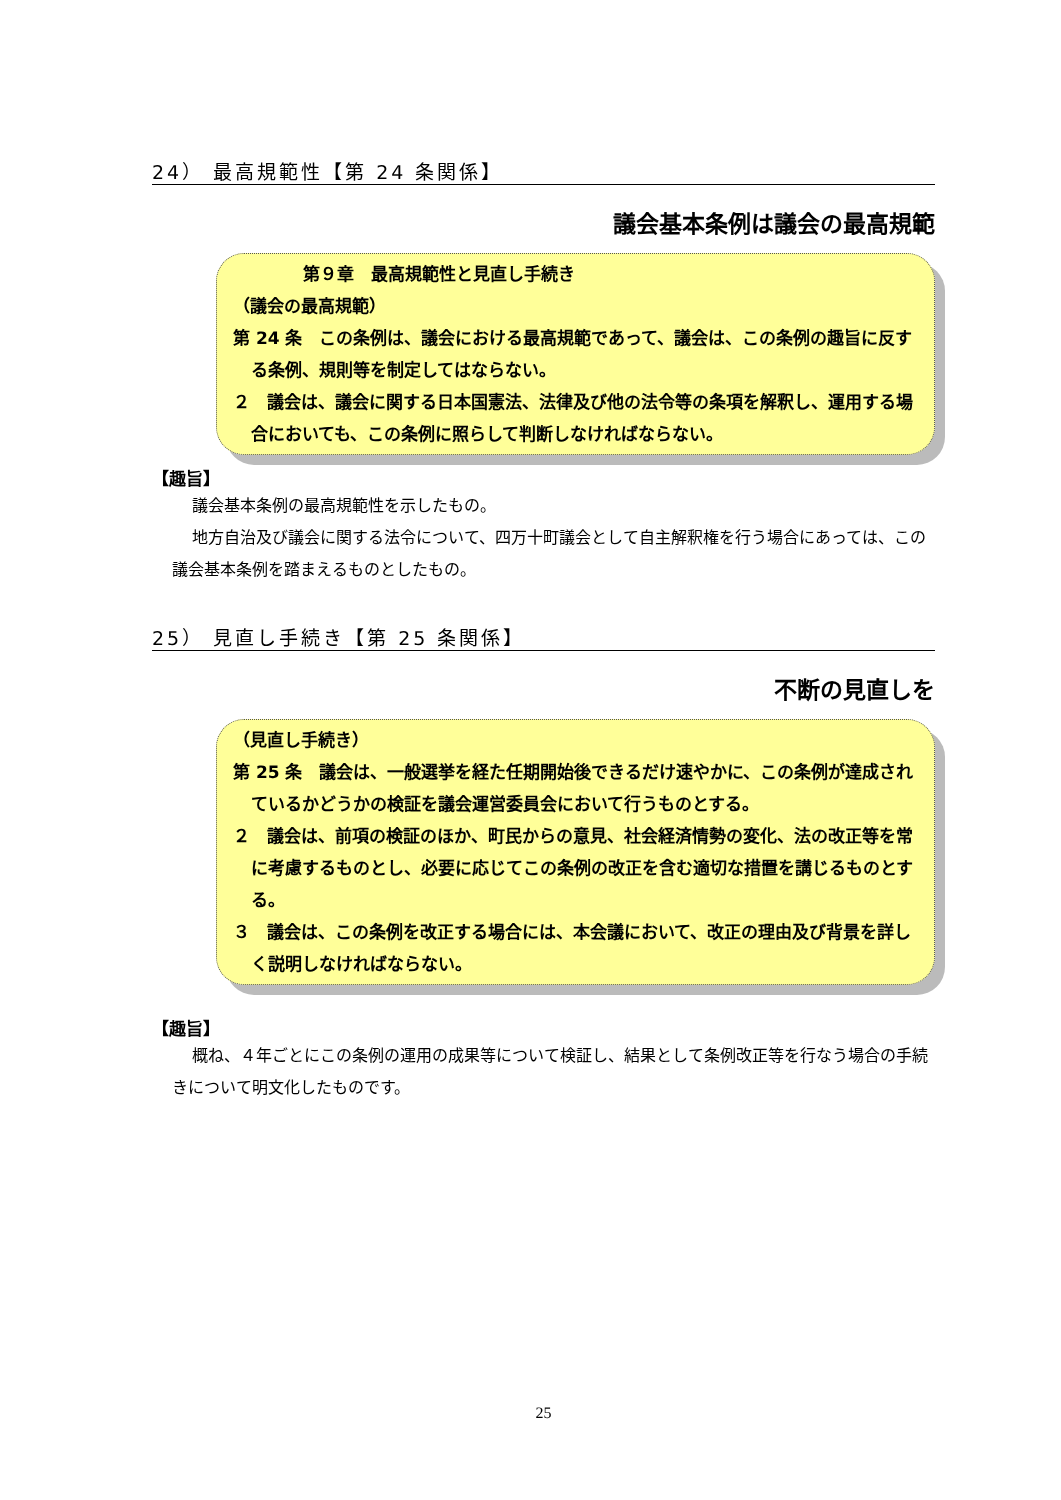24） 最高規範性【第 24 条関係】
議会基本条例は議会の最高規範
第９章　最高規範性と見直し手続き
（議会の最高規範）
第 24 条　この条例は、議会における最高規範であって、議会は、この条例の趣旨に反する条例、規則等を制定してはならない。
２　議会は、議会に関する日本国憲法、法律及び他の法令等の条項を解釈し、運用する場合においても、この条例に照らして判断しなければならない。
【趣旨】
議会基本条例の最高規範性を示したもの。
地方自治及び議会に関する法令について、四万十町議会として自主解釈権を行う場合にあっては、この議会基本条例を踏まえるものとしたもの。
25） 見直し手続き【第 25 条関係】
不断の見直しを
（見直し手続き）
第 25 条　議会は、一般選挙を経た任期開始後できるだけ速やかに、この条例が達成されているかどうかの検証を議会運営委員会において行うものとする。
２　議会は、前項の検証のほか、町民からの意見、社会経済情勢の変化、法の改正等を常に考慮するものとし、必要に応じてこの条例の改正を含む適切な措置を講じるものとする。
３　議会は、この条例を改正する場合には、本会議において、改正の理由及び背景を詳しく説明しなければならない。
【趣旨】
概ね、４年ごとにこの条例の運用の成果等について検証し、結果として条例改正等を行なう場合の手続きについて明文化したものです。
25